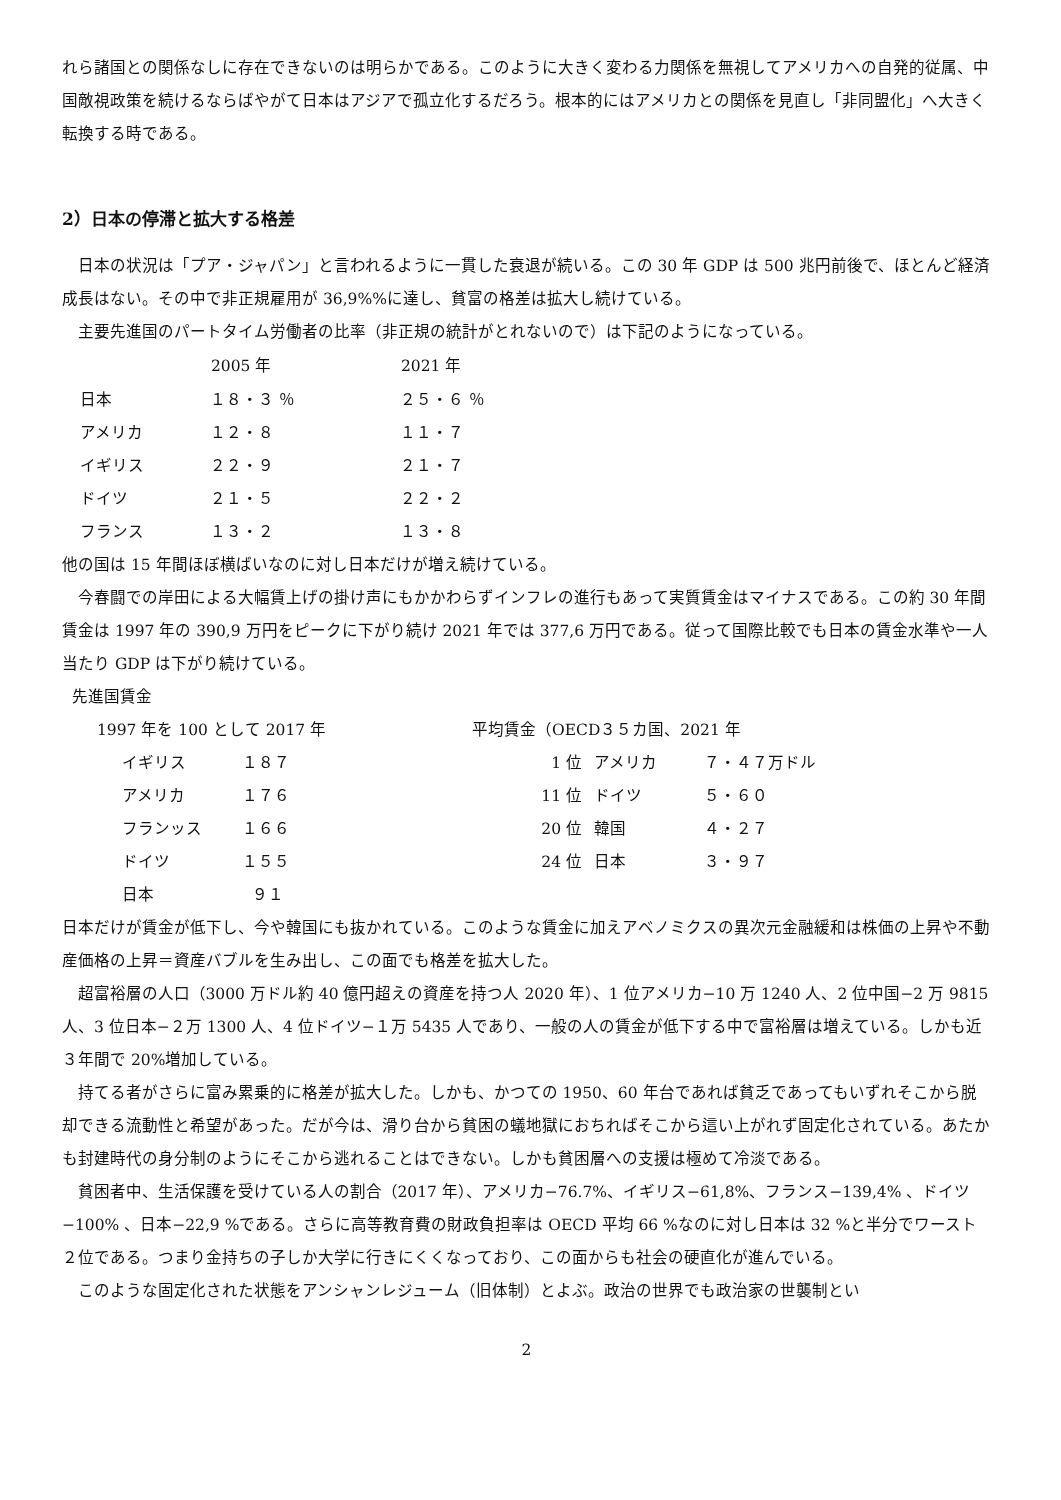れら諸国との関係なしに存在できないのは明らかである。このように大きく変わる力関係を無視してアメリカへの自発的従属、中国敵視政策を続けるならばやがて日本はアジアで孤立化するだろう。根本的にはアメリカとの関係を見直し「非同盟化」へ大きく転換する時である。
2）日本の停滞と拡大する格差
日本の状況は「プア・ジャパン」と言われるように一貫した衰退が続いる。この 30 年 GDP は 500 兆円前後で、ほとんど経済成長はない。その中で非正規雇用が 36,9%%に達し、貧富の格差は拡大し続けている。
主要先進国のパートタイム労働者の比率（非正規の統計がとれないので）は下記のようになっている。
| | 2005 年 | 2021 年 |
| --- | --- | --- |
| 日本 | １８・３ ％ | ２５・６ ％ |
| アメリカ | １２・８ | １１・７ |
| イギリス | ２２・９ | ２１・７ |
| ドイツ | ２１・５ | ２２・２ |
| フランス | １３・２ | １３・８ |
他の国は 15 年間ほぼ横ばいなのに対し日本だけが増え続けている。
今春闘での岸田による大幅賃上げの掛け声にもかかわらずインフレの進行もあって実質賃金はマイナスである。この約 30 年間賃金は 1997 年の 390,9 万円をピークに下がり続け 2021 年では 377,6 万円である。従って国際比較でも日本の賃金水準や一人当たり GDP は下がり続けている。
先進国賃金
1997 年を 100 として 2017 年
| イギリス | １８７ |
| アメリカ | １７６ |
| フランッス | １６６ |
| ドイツ | １５５ |
| 日本 | ９１ |
平均賃金（OECD３５カ国、2021 年
| 1 位 | アメリカ | ７・４７万ドル |
| 11 位 | ドイツ | ５・６０ |
| 20 位 | 韓国 | ４・２７ |
| 24 位 | 日本 | ３・９７ |
日本だけが賃金が低下し、今や韓国にも抜かれている。このような賃金に加えアベノミクスの異次元金融緩和は株価の上昇や不動産価格の上昇＝資産バブルを生み出し、この面でも格差を拡大した。
超富裕層の人口（3000 万ドル約 40 億円超えの資産を持つ人 2020 年）、1 位アメリカ−10 万 1240 人、2 位中国−2 万 9815 人、3 位日本−２万 1300 人、4 位ドイツ−１万 5435 人であり、一般の人の賃金が低下する中で富裕層は増えている。しかも近３年間で 20%増加している。
持てる者がさらに富み累乗的に格差が拡大した。しかも、かつての 1950、60 年台であれば貧乏であってもいずれそこから脱却できる流動性と希望があった。だが今は、滑り台から貧困の蟻地獄におちればそこから這い上がれず固定化されている。あたかも封建時代の身分制のようにそこから逃れることはできない。しかも貧困層への支援は極めて冷淡である。
貧困者中、生活保護を受けている人の割合（2017 年）、アメリカ−76.7%、イギリス−61,8%、フランス−139,4% 、ドイツ−100% 、日本−22,9 %である。さらに高等教育費の財政負担率は OECD 平均 66 %なのに対し日本は 32 %と半分でワースト２位である。つまり金持ちの子しか大学に行きにくくなっており、この面からも社会の硬直化が進んでいる。
このような固定化された状態をアンシャンレジューム（旧体制）とよぶ。政治の世界でも政治家の世襲制とい
2